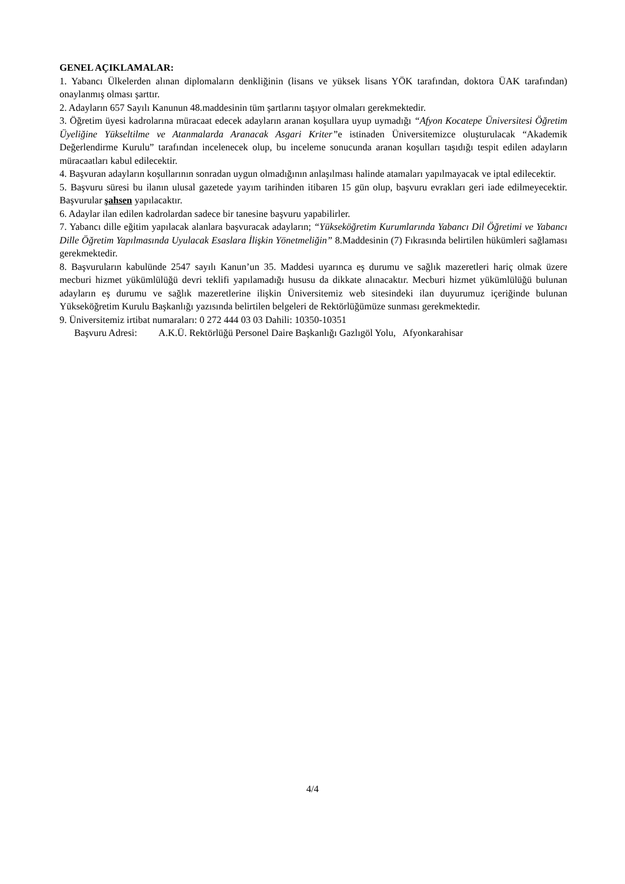GENEL AÇIKLAMALAR:
1. Yabancı Ülkelerden alınan diplomaların denkliğinin (lisans ve yüksek lisans YÖK tarafından, doktora ÜAK tarafından) onaylanmış olması şarttır.
2. Adayların 657 Sayılı Kanunun 48.maddesinin tüm şartlarını taşıyor olmaları gerekmektedir.
3. Öğretim üyesi kadrolarına müracaat edecek adayların aranan koşullara uyup uymadığı “Afyon Kocatepe Üniversitesi Öğretim Üyeliğine Yükseltilme ve Atanmalarda Aranacak Asgari Kriter”e istinaden Üniversitemizce oluşturulacak “Akademik Değerlendirme Kurulu” tarafından incelenecek olup, bu inceleme sonucunda aranan koşulları taşıdığı tespit edilen adayların müracaatları kabul edilecektir.
4. Başvuran adayların koşullarının sonradan uygun olmadığının anlaşılması halinde atamaları yapılmayacak ve iptal edilecektir.
5. Başvuru süresi bu ilanın ulusal gazetede yayım tarihinden itibaren 15 gün olup, başvuru evrakları geri iade edilmeyecektir. Başvurular şahsen yapılacaktır.
6. Adaylar ilan edilen kadrolardan sadece bir tanesine başvuru yapabilirler.
7. Yabancı dille eğitim yapılacak alanlara başvuracak adayların; “Yükseköğretim Kurumlarında Yabancı Dil Öğretimi ve Yabancı Dille Öğretim Yapılmasında Uyulacak Esaslara İlişkin Yönetmeliğin” 8.Maddesinin (7) Fıkrasında belirtilen hükümleri sağlaması gerekmektedir.
8. Başvuruların kabulünde 2547 sayılı Kanun’un 35. Maddesi uyarınca eş durumu ve sağlık mazeretleri hariç olmak üzere mecburi hizmet yükümlülüğü devri teklifi yapılamadığı hususu da dikkate alınacaktır. Mecburi hizmet yükümlülüğü bulunan adayların eş durumu ve sağlık mazeretlerine ilişkin Üniversitemiz web sitesindeki ilan duyurumuz içeriğinde bulunan Yükseköğretim Kurulu Başkanlığı yazısında belirtilen belgeleri de Rektörlüğümüze sunması gerekmektedir.
9. Üniversitemiz irtibat numaraları: 0 272 444 03 03 Dahili: 10350-10351
Başvuru Adresi: A.K.Ü. Rektörlüğü Personel Daire Başkanlığı Gazlıgöl Yolu, Afyonkarahisar
4/4